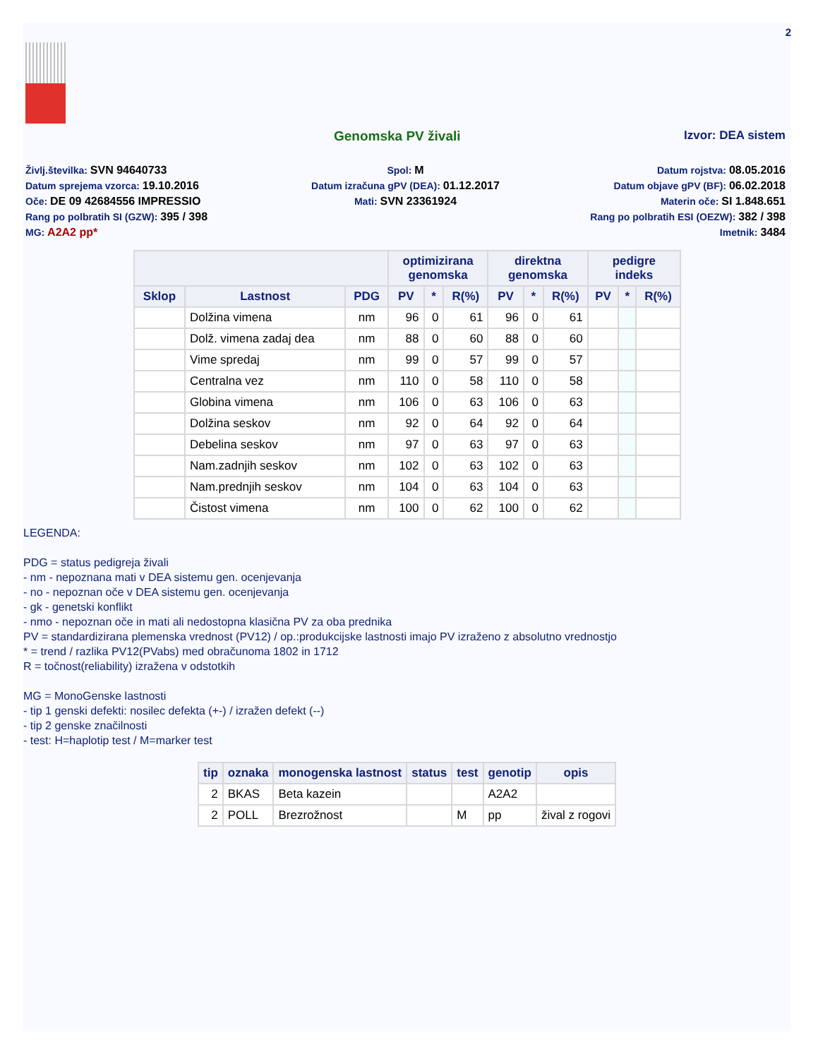2
Genomska PV živali Izvor: DEA sistem
Življ.številka: SVN 94640733
Spol: M
Datum rojstva: 08.05.2016
Datum sprejema vzorca: 19.10.2016
Datum izračuna gPV (DEA): 01.12.2017
Datum objave gPV (BF): 06.02.2018
Oče: DE 09 42684556 IMPRESSIO
Mati: SVN 23361924
Materin oče: SI 1.848.651
Rang po polbratih SI (GZW): 395 / 398
Rang po polbratih ESI (OEZW): 382 / 398
MG: A2A2 pp*
Imetnik: 3484
| | | | optimizirana genomska | | | direktna genomska | | | pedigre indeks | | |
| --- | --- | --- | --- | --- | --- | --- | --- | --- | --- | --- | --- |
| Sklop | Lastnost | PDG | PV | * | R(%) | PV | * | R(%) | PV | * | R(%) |
| | Dolžina vimena | nm | 96 | 0 | 61 | 96 | 0 | 61 | | | |
| | Dolž. vimena zadaj dea | nm | 88 | 0 | 60 | 88 | 0 | 60 | | | |
| | Vime spredaj | nm | 99 | 0 | 57 | 99 | 0 | 57 | | | |
| | Centralna vez | nm | 110 | 0 | 58 | 110 | 0 | 58 | | | |
| | Globina vimena | nm | 106 | 0 | 63 | 106 | 0 | 63 | | | |
| | Dolžina seskov | nm | 92 | 0 | 64 | 92 | 0 | 64 | | | |
| | Debelina seskov | nm | 97 | 0 | 63 | 97 | 0 | 63 | | | |
| | Nam.zadnjih seskov | nm | 102 | 0 | 63 | 102 | 0 | 63 | | | |
| | Nam.prednjih seskov | nm | 104 | 0 | 63 | 104 | 0 | 63 | | | |
| | Čistost vimena | nm | 100 | 0 | 62 | 100 | 0 | 62 | | | |
LEGENDA:
PDG = status pedigreja živali
- nm - nepoznana mati v DEA sistemu gen. ocenjevanja
- no - nepoznan oče v DEA sistemu gen. ocenjevanja
- gk - genetski konflikt
- nmo - nepoznan oče in mati ali nedostopna klasična PV za oba prednika
PV = standardizirana plemenska vrednost (PV12) / op.:produkcijske lastnosti imajo PV izraženo z absolutno vrednostjo
* = trend / razlika PV12(PVabs) med obračunoma 1802 in 1712
R = točnost(reliability) izražena v odstotkih
MG = MonoGenske lastnosti
- tip 1 genski defekti: nosilec defekta (+-) / izražen defekt (--)
- tip 2 genske značilnosti
- test: H=haplotip test / M=marker test
| tip | oznaka | monogenska lastnost | status | test | genotip | opis |
| --- | --- | --- | --- | --- | --- | --- |
| 2 | BKAS | Beta kazein | | | A2A2 | |
| 2 | POLL | Brezrožnost | | M | pp | žival z rogovi |